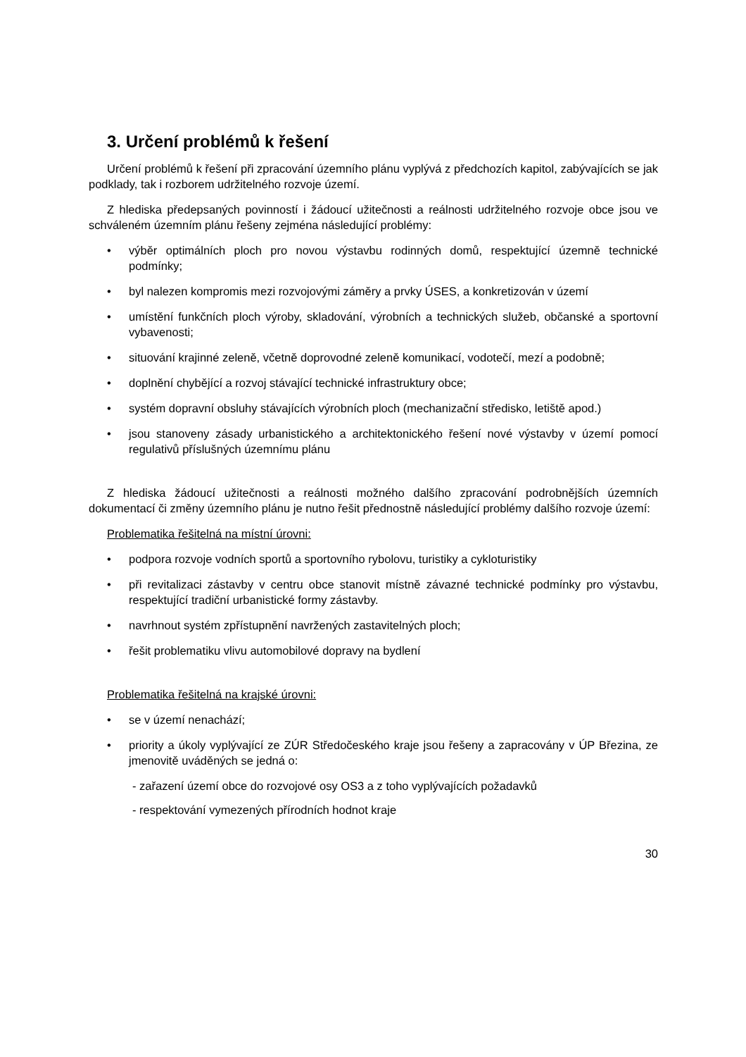3. Určení problémů k řešení
Určení problémů k řešení při zpracování územního plánu vyplývá z předchozích kapitol, zabývajících se jak podklady, tak i rozborem udržitelného rozvoje území.
Z hlediska předepsaných povinností i žádoucí užitečnosti a reálnosti udržitelného rozvoje obce jsou ve schváleném územním plánu řešeny zejména následující problémy:
• výběr optimálních ploch pro novou výstavbu rodinných domů, respektující územně technické podmínky;
• byl nalezen kompromis mezi rozvojovými záměry a prvky ÚSES, a konkretizován v území
• umístění funkčních ploch výroby, skladování, výrobních a technických služeb, občanské a sportovní vybavenosti;
• situování krajinné zeleně, včetně doprovodné zeleně komunikací, vodotečí, mezí a podobně;
• doplnění chybějící a rozvoj stávající technické infrastruktury obce;
• systém dopravní obsluhy stávajících výrobních ploch (mechanizační středisko, letiště apod.)
• jsou stanoveny zásady urbanistického a architektonického řešení nové výstavby v území pomocí regulativů příslušných územnímu plánu
Z hlediska žádoucí užitečnosti a reálnosti možného dalšího zpracování podrobnějších územních dokumentací či změny územního plánu je nutno řešit přednostně následující problémy dalšího rozvoje území:
Problematika řešitelná na místní úrovni:
• podpora rozvoje vodních sportů a sportovního rybolovu, turistiky a cykloturistiky
• při revitalizaci zástavby v centru obce stanovit místně závazné technické podmínky pro výstavbu, respektující tradiční urbanistické formy zástavby.
• navrhnout systém zpřístupnění navržených zastavitelných ploch;
• řešit problematiku vlivu automobilové dopravy na bydlení
Problematika řešitelná na krajské úrovni:
• se v území nenachází;
• priority a úkoly vyplývající ze ZÚR Středočeského kraje jsou řešeny a zapracovány v ÚP Březina, ze jmenovitě uváděných se jedná o:
- zařazení území obce do rozvojové osy OS3 a z toho vyplývajících požadavků
- respektování vymezených přírodních hodnot kraje
30